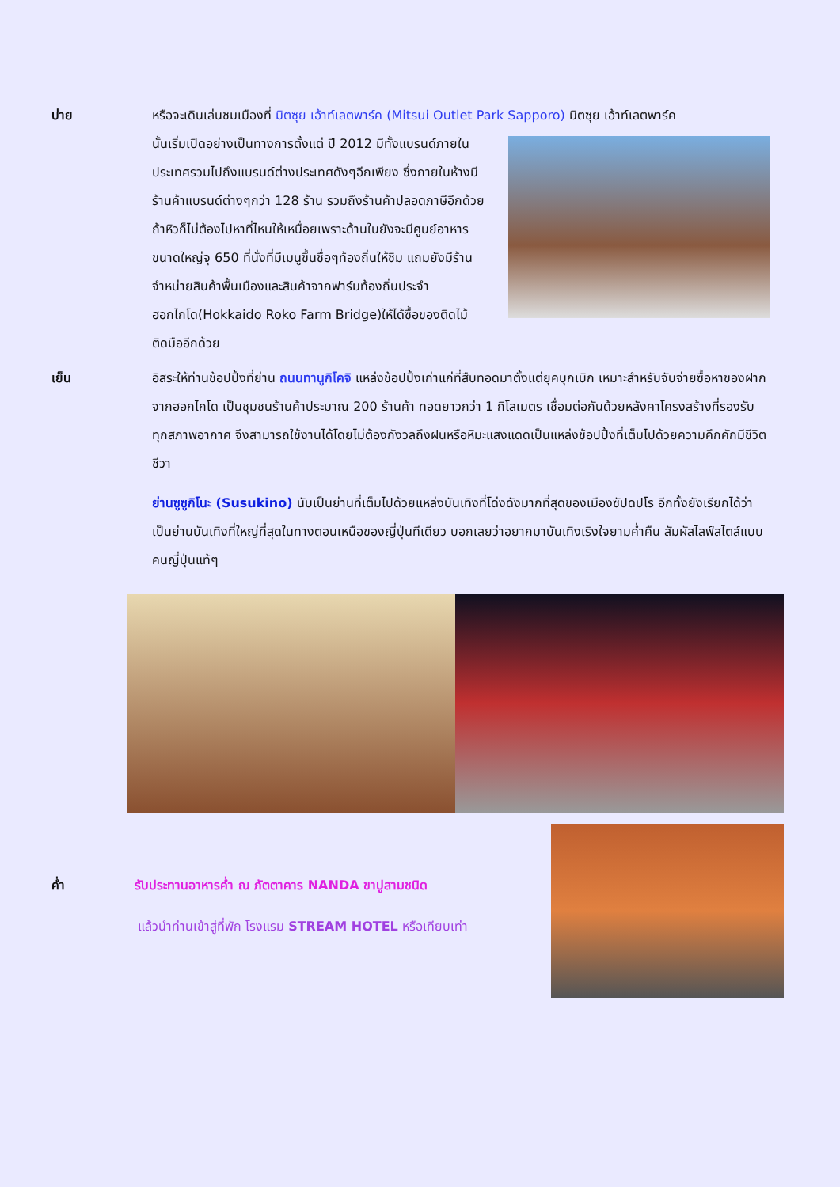บ่าย หรือจะเดินเล่นชมเมืองที่ มิตซุย เอ้าท์เลตพาร์ค (Mitsui Outlet Park Sapporo) มิตซุย เอ้าท์เลตพาร์ค
นั้นเริ่มเปิดอย่างเป็นทางการตั้งแต่ ปี 2012 มีทั้งแบรนด์ภายในประเทศรวมไปถึงแบรนด์ต่างประเทศดังๆอีกเพียง ซึ่งภายในห้างมีร้านค้าแบรนด์ต่างๆกว่า 128 ร้าน รวมถึงร้านค้าปลอดภาษีอีกด้วย ถ้าหิวก็ไม่ต้องไปหาที่ไหนให้เหนื่อยเพราะด้านในยังจะมีศูนย์อาหารขนาดใหญ่จุ 650 ที่นั่งที่มีเมนูขึ้นชื่อๆท้องถิ่นให้ชิม แถมยังมีร้านจำหน่ายสินค้าพื้นเมืองและสินค้าจากฟาร์มท้องถิ่นประจำฮอกไกโด(Hokkaido Roko Farm Bridge)ให้ได้ซื้อของติดไม้ติดมืออีกด้วย
เย็น อิสระให้ท่านช้อปปิ้งที่ย่าน ถนนทานูกิโคจิ แหล่งช้อปปิ้งเก่าแก่ที่สืบทอดมาตั้งแต่ยุคบุกเบิก เหมาะสำหรับจับจ่ายซื้อหาของฝากจากฮอกไกโด เป็นชุมชนร้านค้าประมาณ 200 ร้านค้า ทอดยาวกว่า 1 กิโลเมตร เชื่อมต่อกันด้วยหลังคาโครงสร้างที่รองรับทุกสภาพอากาศ จึงสามารถใช้งานได้โดยไม่ต้องกังวลถึงฝนหรือหิมะแสงแดดเป็นแหล่งช้อปปิ้งที่เต็มไปด้วยความคึกคักมีชีวิตชีวา
ย่านซูซูกิโนะ (Susukino) นับเป็นย่านที่เต็มไปด้วยแหล่งบันเทิงที่โด่งดังมากที่สุดของเมืองซัปดปโร อีกทั้งยังเรียกได้ว่าเป็นย่านบันเทิงที่ใหญ่ที่สุดในทางตอนเหนือของญี่ปุ่นทีเดียว บอกเลยว่าอยากมาบันเทิงเริงใจยามค่ำคืน สัมผัสไลฟ์สไตล์แบบคนญี่ปุ่นแท้ๆ
ค่ำ รับประทานอาหารค่ำ ณ ภัตตาคาร NANDA ขาปูสามชนิด
แล้วนำท่านเข้าสู่ที่พัก โรงแรม STREAM HOTEL หรือเทียบเท่า